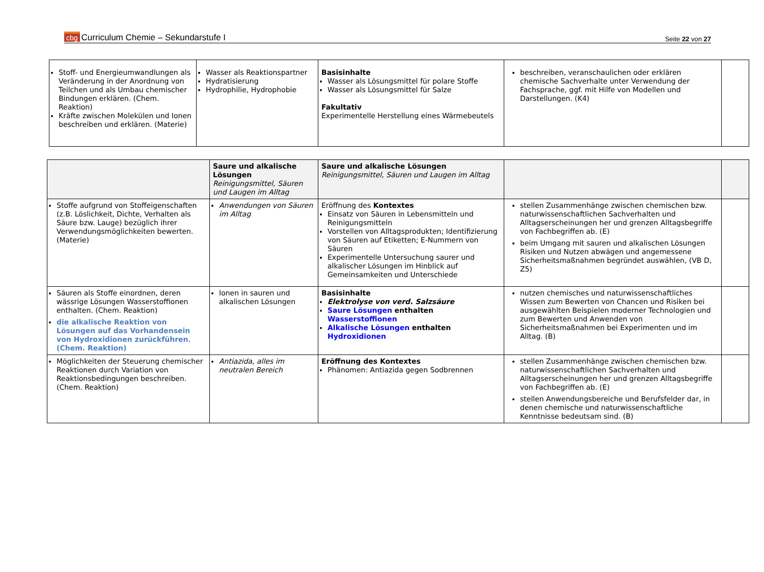cbg Curriculum Chemie – Sekundarstufe I
Seite 22 von 27
| Stoff- und Energieumwandlungen als Veränderung in der Anordnung von Teilchen und als Umbau chemischer Bindungen erklären. (Chem. Reaktion) Kräfte zwischen Molekülen und Ionen beschreiben und erklären. (Materie) | Wasser als Reaktionspartner Hydratisierung Hydrophilie, Hydrophobie | Basisinhalte Wasser als Lösungsmittel für polare Stoffe Wasser als Lösungsmittel für Salze Fakultativ Experimentelle Herstellung eines Wärmebeutels | beschreiben, veranschaulichen oder erklären chemische Sachverhalte unter Verwendung der Fachsprache, ggf. mit Hilfe von Modellen und Darstellungen. (K4) | |
| | Saure und alkalische Lösungen Reinigungsmittel, Säuren und Laugen im Alltag | Saure und alkalische Lösungen Reinigungsmittel, Säuren und Laugen im Alltag | | |
| Stoffe aufgrund von Stoffeigenschaften (z.B. Löslichkeit, Dichte, Verhalten als Säure bzw. Lauge) bezüglich ihrer Verwendungsmöglichkeiten bewerten. (Materie) | Anwendungen von Säuren im Alltag | Eröffnung des Kontextes Einsatz von Säuren in Lebensmitteln und Reinigungsmitteln Vorstellen von Alltagsprodukten; Identifizierung von Säuren auf Etiketten; E-Nummern von Säuren Experimentelle Untersuchung saurer und alkalischer Lösungen im Hinblick auf Gemeinsamkeiten und Unterschiede | stellen Zusammenhänge zwischen chemischen bzw. naturwissenschaftlichen Sachverhalten und Alltagserscheinungen her und grenzen Alltagsbegriffe von Fachbegriffen ab. (E) beim Umgang mit sauren und alkalischen Lösungen Risiken und Nutzen abwägen und angemessene Sicherheitsmaßnahmen begründet auswählen, (VB D, Z5) | |
| Säuren als Stoffe einordnen, deren wässrige Lösungen Wasserstoffionen enthalten. (Chem. Reaktion) die alkalische Reaktion von Lösungen auf das Vorhandensein von Hydroxidionen zurückführen . (Chem. Reaktion) | Ionen in sauren und alkalischen Lösungen | Basisinhalte Elektrolyse von verd. Salzsäure Saure Lösungen enthalten Wasserstoffionen Alkalische Lösungen enthalten Hydroxidionen | nutzen chemisches und naturwissenschaftliches Wissen zum Bewerten von Chancen und Risiken bei ausgewählten Beispielen moderner Technologien und zum Bewerten und Anwenden von Sicherheitsmaßnahmen bei Experimenten und im Alltag. (B) | |
| Möglichkeiten der Steuerung chemischer Reaktionen durch Variation von Reaktionsbedingungen beschreiben. (Chem. Reaktion) | Antiazida, alles im neutralen Bereich | Eröffnung des Kontextes Phänomen: Antiazida gegen Sodbrennen | stellen Zusammenhänge zwischen chemischen bzw. naturwissenschaftlichen Sachverhalten und Alltagserscheinungen her und grenzen Alltagsbegriffe von Fachbegriffen ab. (E) stellen Anwendungsbereiche und Berufsfelder dar, in denen chemische und naturwissenschaftliche Kenntnisse bedeutsam sind. (B) | |